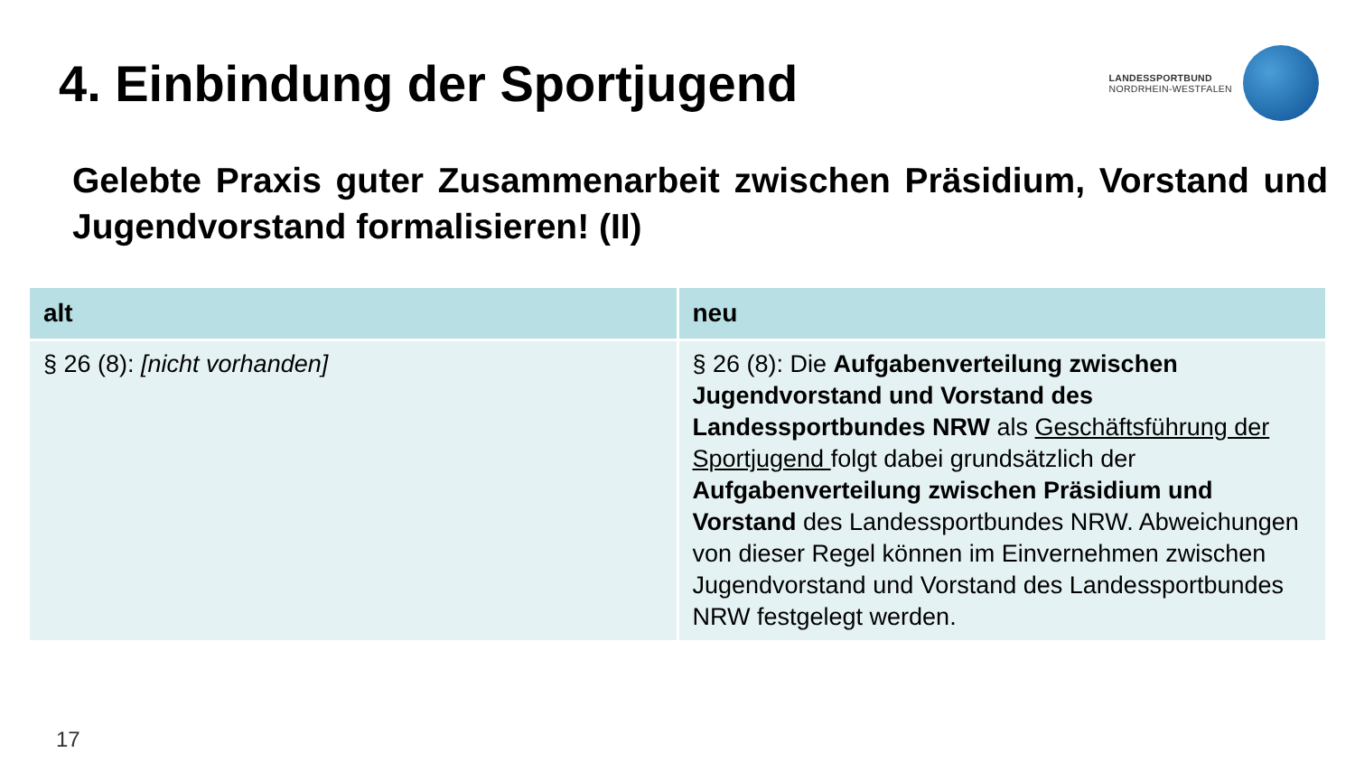4. Einbindung der Sportjugend
LANDESSPORTBUND
NORDRHEIN-WESTFALEN
Gelebte Praxis guter Zusammenarbeit zwischen Präsidium, Vorstand und Jugendvorstand formalisieren! (II)
| alt | neu |
| --- | --- |
| § 26 (8): [nicht vorhanden] | § 26 (8): Die Aufgabenverteilung zwischen Jugendvorstand und Vorstand des Landessportbundes NRW als Geschäftsführung der Sportjugend folgt dabei grundsätzlich der Aufgabenverteilung zwischen Präsidium und Vorstand des Landessportbundes NRW. Abweichungen von dieser Regel können im Einvernehmen zwischen Jugendvorstand und Vorstand des Landessportbundes NRW festgelegt werden. |
17